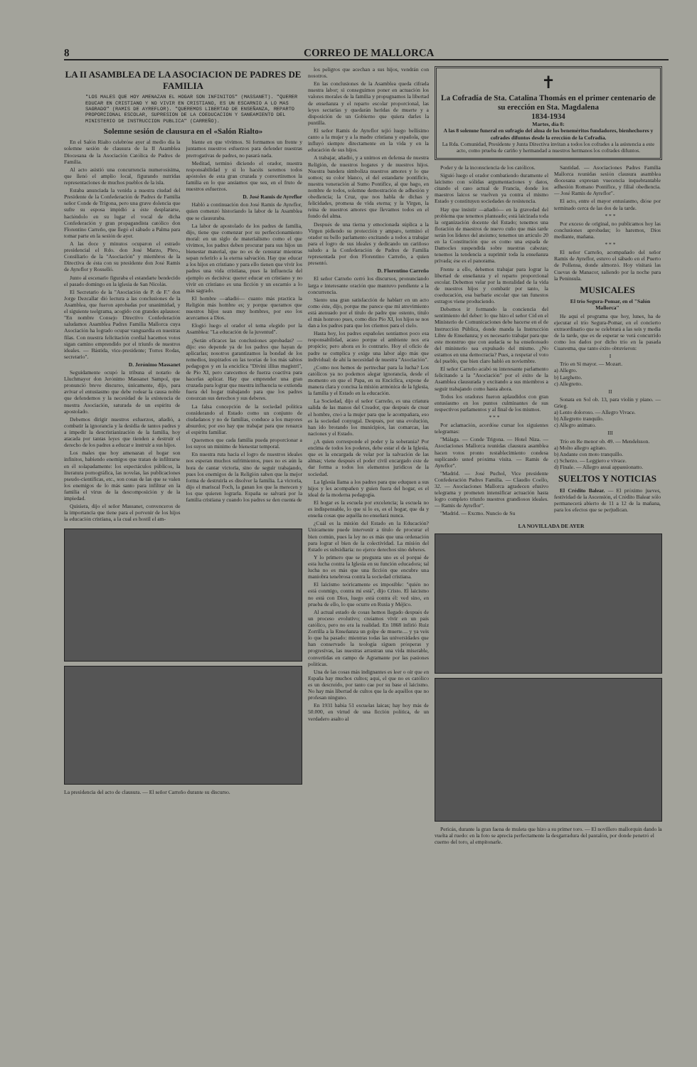8 CORREO DE MALLORCA
LA II ASAMBLEA DE LA ASOCIACION DE PADRES DE FAMILIA
"LOS MALES QUE HOY AMENAZAN EL HOGAR SON INFINITOS" (MASSANET). "QUERER EDUCAR EN CRISTIANO Y NO VIVIR EN CRISTIANO, ES UN ESCARNIO A LO MAS SAGRADO" (RAMIS DE AYREFLOR). "QUEREMOS LIBERTAD DE ENSEÑANZA, REPARTO PROPORCIONAL ESCOLAR, SUPRESION DE LA COEDUCACION Y SANEAMIENTO DEL MINISTERIO DE INSTRUCCION PUBLICA" (CARREÑO).
Solemne sesión de clausura en el «Salón Rialto»
En el Salón Rialto celebróse ayer al medio día la solemne sesión de clausura de la II Asamblea Diocesana de la Asociación Católica de Padres de Familia.
Al acto asistió una concurrencia numerosísima, que llenó el amplio local, figurando nutridas representaciones de muchos pueblos de la isla.
Estaba anunciada la venida a nuestra ciudad del Presidente de la Confederación de Padres de Familia señor Conde de Trigona, pero una grave dolencia que sufre su esposa impidió a éste desplazarse, haciéndolo en su lugar el vocal de dicha Confederación y gran propagandista católico don Florentino Carreño, que llegó el sábado a Palma para tomar parte en la sesión de ayer.
A las doce y minutos ocuparon el estrado presidencial el Rdo. don José Marzo, Pbro., Consiliario de la "Asociación" y miembros de la Directiva de ésta con su presidente don José Ramis de Ayreflor y Rosselló.
Junto al escenario figuraba el estandarte bendecido el pasado domingo en la iglesia de San Nicolás.
El Secretario de la "Asociación de P. de F." don Jorge Dezcallar dió lectura a las conclusiones de la Asamblea, que fueron aprobadas por unanimidad, y el siguiente teelgrama, acogido con grandes aplausos: "En nombre Consejo Directivo Confederación saludamos Asamblea Padres Familia Mallorca cuya Asociación ha logrado ocupar vanguardia en nuestras filas. Con nuestra felicitación cordial hacemos votos sigan camino emprendido por el triunfo de nuestros ideales. — Bástida, vice-presidente; Torres Rodas, secretario".
D. Jerónimo Massanet
Seguidamente ocupó la tribuna el notario de Lluchmayor don Jerónimo Massanet Sampol, que pronunció breve discurso, únicamente, dijo, para avivar el entusiasmo que debe rodear la causa noble que defendemos y la necesidad de la existencia de nuestra Asociación, saturada de un espíritu de apostolado.
Debemos dirigir nuestros esfuerzos, añadió, a combatir la ignorancia y la desidia de tantos padres y a impedir la descristianización de la familia, hoy atacada por tantas leyes que tienden a destruir el derecho de los padres a educar e instruir a sus hijos.
Los males que hoy amenazan el hogar son infinitos, habiendo enemigos que tratan de infiltrarse en él solapadamente: los espectáculos públicos, la literatura pornográfica, las novelas, las publicaciones pseudo-científicas, etc., son cosas de las que se valen los enemigos de lo más santo para infiltrar en la familia el virus de la descomposición y de la impiedad.
Quisiera, dijo el señor Massanet, convenceros de la importancia que tiene para el porvenir de los hijos la educación cristiana, a la cual es hostil el am-
biente en que vivimos. Si formamos un frente y juntamos nuestros esfuerzos para defender nuestras prerrogativas de padres, no pasará nada.
Meditad, terminó diciendo el orador, nuestra responsabilidad y si lo hacéis seremos todos apóstoles de esta gran cruzada y convertiremos la familia en lo que ansiamos que sea, en el fruto de nuestros esfuerzos.
D. José Ramis de Ayreflor
Habló a continuación don José Ramis de Ayreflor, quien comenzó historiando la labor de la Asamblea que se clausuraba.
La labor de apostolado de los padres de familia, dijo, tiene que comenzar por su perfeccionamiento moral: en un siglo de materialismo como el que vivimos, los padres deben procurar para sus hijos un bienestar material, que no es de censurar mientras sepan referirlo a la eterna salvación. Hay que educar a los hijos en cristiano y para ello tienen que vivir los padres una vida cristiana, pues la influencia del ejemplo es decisiva: querer educar en cristiano y no vivir en cristiano es una ficción y un escarnio a lo más sagrado.
El hombre —añadió— cuanto más practica la Religión más hombre es; y porque queramos que nuestros hijos sean muy hombres, por eso los acercamos a Dios.
Elogió luego el orador el tema elegido por la Asamblea: "La educación de la juventud".
¿Serán eficaces las conclusiones aprobadas? —dijo: eso depende ya de los padres que hayan de aplicarlas; nosotros garantizamos la bondad de los remedios, inspirados en las teorías de los más sabios pedagogos y en la encíclica "Divini illius magistri", de Pío XI, pero carecemos de fuerza coactiva para hacerlas aplicar. Hay que emprender una gran cruzada para lograr que nuestra influencia se extienda fuera del hogar trabajando para que los padres conozcan sus derechos y sus deberes.
La falsa concepción de la sociedad política considerando el Estado como un conjunto de ciudadanos y no de familias, conduce a los mayores absurdos; por eso hay que trabajar para que renazca el espíritu familiar.
Queremos que cada familia pueda proporcionar a los suyos un mínimo de bienestar temporal.
En nuestra ruta hacia el logro de nuestros ideales nos esperan muchos sufrimientos, pues no es aún la hora de cantar victoria, sino de seguir trabajando, pues los enemigos de la Religión saben que la mejor forma de destruirla es disolver la familia. La victoria, dijo el mariscal Foch, la ganan los que la merecen y los que quieren lograrla. España se salvará por la familia cristiana y cuando los padres se den cuenta de
La presidencia del acto de clausura. — El señor Carreño durante su discurso.
los peligros que acechan a sus hijos, vendrán con nosotros.
En las conclusiones de la Asamblea queda cifrada nuestra labor; si conseguimos poner en actuación los valores morales de la familia y propugnamos la libertad de enseñanza y el reparto escolar proporcional, las leyes sectarias y quedarán heridas de muerte y a disposición de un Gobierno que quiera darles la puntilla.
El señor Ramis de Ayreflor tejió luego bellísimo canto a la mujer y a la madre cristiana y española, que influyó siempre directamente en la vida y en la educación de sus hijos.
A trabajar, añadió, y a unirnos en defensa de nuestra Religión, de nuestros hogares y de nuestros hijos. Nuestra bandera simboliza nuestros amores y lo que somos; su color blanco, el del estandarte pontificio, nuestra veneración al Sumo Pontífice, al que hago, en nombre de todos, solemne demostración de adhesión y obediencia; la Cruz, que nos habla de dichas y felicidades, promesa de vida eterna; y la Virgen, la reina de nuestros amores que llevamos todos en el fondo del alma.
Después de una tierna y emocionada súplica a la Virgen pidiendo su protección y amparo, terminó el orador su bello parlamento excitando a todos a trabajar para el logro de sus ideales y dedicando un cariñoso saludo a la Confederación de Padres de Familia representada por don Florentino Carreño, a quien presentó.
D. Florentino Carreño
El señor Carreño cerró los discursos, pronunciando larga e interesante oración que mantuvo pendiente a la concurrencia.
Siento una gran satisfacción de hablarr en un acto como éste, dijo, porque me parece que mi atrevimiento está atenuado por el título de padre que ostento, título el más honroso pues, como dice Pío XI, los hijos se nos dan a los padres para que los criemos para el cielo.
Hasta hoy, los padres españoles sentíamos poco esa responsabilidad, acaso porque el ambiente nos era propicio; pero ahora es lo contrario. Hoy el oficio de padre se complica y exige una labor algo más que individual: de ahí la necesidad de nuestra "Asociación".
¿Como nos hemos de pertrechar para la lucha? Los católicos ya no podemos alegar ignorancia, desde el momento en que el Papa, en su Encíclica, expone de manera clara y concisa la misión armónica de la Iglesia, la familia y el Estado en la educación.
La Sociedad, dijo el señor Carreño, es una criatura salida de las manos del Creador, que después de crear el hombre, creó a la mujer para que le acompañara, eso es la sociedad conyugal. Después, por una evolución, han ido brotando los municipios, las comarcas, las naciones y el Estado.
¿A quien corresponde el poder y la soberanía? Por encima de todos los poderes, debe estar el de la Iglesia, que es la encargada de velar por la salvación de las almas; viene después el poder civil encargado éste de dar forma a todos los elementos jurídicos de la sociedad.
La Iglesia llama a los padres para que eduquen a sus hijos y les acompañen y guíen fuera del hogar, es el ideal de la moderna pedagogía.
El hogar es la escuela por excelencia; la escuela no es indispensable, lo que sí lo es, es el hogar, que da y enseña cosas que aquélla no enseñará nunca.
¿Cuál es la misión del Estado en la Educación? Unicamente puede intervenir a título de procurar el bien común, pues la ley no es más que una ordenación para lograr el bien de la colectividad. La misión del Estado es subsidiaria: no ejerce derechos sino deberes.
Y lo primero que se pregunta uno es el porqué de esta lucha contra la Iglesia en su función educadora; tal lucha no es más que una ficción que encubre una maniobra tenebrosa contra la sociedad cristiana.
El laicismo teóricamente es imposible: "quién no está conmigo, contra mí está", dijo Cristo. El laicismo no está con Dios, luego está contra él: ved sino, en prueba de ello, lo que ocurre en Rusia y Méjico.
Al actual estado de cosas hemos llegado después de un proceso evolutivo; creíamos vivir en un país católico, pero no era la realidad. En 1868 infirió Ruiz Zorrilla a la Enseñanza un golpe de muerte.... y ya veis lo que ha pasado: mientras todas las universidades que han conservado la teología siguen prósperas y progresivas, las nuestras arrastran una vida miserable, convertidas en campo de Agramante por las pasiones políticas.
Una de las cosas más indignantes es leer o oir que en España hay muchos cultos; aquí, el que no es católico es un descreído, por tanto cae por su base el laicismo. No hay más libertad de cultos que la de aquéllos que no profesan ninguno.
En 1931 había 51 escuelas laicas; hay hoy más de 50.000, en virtud de una ficción política, de un verdadero asalto al
✝
La Cofradía de Sta. Catalina Thomás en el primer centenario de su erección en Sta. Magdalena
1834-1934
Martes, día 8:
A las 8 solemne funeral en sufragio del alma de los beneméritos fundadores, bienhechores y cofrades difuntos desde la erección de la Cofradía.
La Rda. Comunidad, Presidente y Junta Directiva invitan a todos los cofrades a la asistencia a este acto, como prueba de cariño y hermandad a nuestros hermanos los cofrades difuntos.
Poder y de la inconsciencia de los católicos.
Siguió luego el orador combatiendo duramente el laicismo con sólidas argumentaciones y datos, citando el caso actual de Francia, donde los maestros laicos se vuelven ya contra el mismo Estado y constituyen sociedades de resistencia.
Hay que insistir —añadió— en la gravedad del problema que tenemos planteado; está laicizada toda la organización docente del Estado; tenemos una floración de maestros de nuevo cuño que más tarde serán los líderes del ateísmo; tenemos un artículo 20 en la Constitución que es como una espada de Damocles suspendida sobre nuestras cabezas; tenemos la tendencia a suprimir toda la enseñanza privada; ése es el panorama.
Frente a ello, debemos trabajar para lograr la libertad de enseñanza y el reparto proporcional escolar. Debemos velar por la moralidad de la vida de nuestros hijos y combatir por tanto, la coeducación, esa barbarie escolar que tan funestos estragos viene produciendo.
Debemos ir formando la conciencia del sentimiento del deber: lo que hizo el señor Cid en el Ministerio de Comunicaciones debe hacerse en el de Instrucción Pública, donde manda la Instrucción Libre de Enseñanza; y es necesario trabajar para que este monstruo que con audacia se ha enseñoreado del ministerio sea expulsado del mismo. ¿No estamos en una democracia? Pues, a respetar el voto del pueblo, que bien claro habló en noviembre.
El señor Carreño acabó su interesante parlamento felicitando a la "Asociación" por el éxito de la Asamblea clausurada y excitando a sus miembros a seguir trabajando como hasta ahora.
Todos los oradores fueron aplaudidos con gran entusiasmo en los puntos culminantes de sus respectivos parlamentos y al final de los mismos.
* * *
Por aclamación, acordóse cursar los siguientes telegramas:
"Málaga. — Conde Trigona. — Hotel Niza. — Asociaciones Mallorca reunidas clausura asamblea hacen votos pronto restablecimiento condesa suplicando usted próxima visita. — Ramis de Ayreflor".
"Madrid. — José Puchol, Vice presidente Confederación Padres Familia. — Claudio Coello, 32. — Asociaciones Mallorca agradecen efusivo telegrama y prometen intensificar actuación hasta logro completo triunfo nuestros grandiosos ideales. — Ramis de Ayreflor".
"Madrid. — Excmo. Nuncio de Su
Santidad. — Asociaciones Padres Familia Mallorca reunidas sesión clausura asamblea diocesana expresan vuecencia inquebrantable adhesión Romano Pontífice, y filial obediencia. — José Ramis de Ayreflor".
El acto, entre el mayor entusiasmo, dióse por terminado cerca de las dos de la tarde.
* * *
Por exceso de original, no publicamos hoy las conclusiones aprobadas; lo haremos, Dios mediante, mañana.
* * *
El señor Carreño, acompañado del señor Ramis de Ayreflor, estuvo el sábado en el Puerto de Pollensa, donde almorzó. Hoy visitará las Cuevas de Manacor, saliendo por la noche para la Península.
MUSICALES
El trío Segura-Pomar, en el "Salón Mallorca"
He aquí el programa que hoy, lunes, ha de ejecutar el trío Segura-Pomar, en el concierto extraordinario que se celebrará a las seis y media de la tarde, que es de esperar se verá concurrido como los dados por dicho trío en la pasada Cuaresma, que tanto éxito obtuvieron:
I
Trío en Si mayor. — Mozart.
a) Allegro.
b) Larghetto.
c) Allegretto.
II
Sonata en Sol ob. 13, para violín y piano. — Grieg.
a) Lento doloroso. — Allegro Vivace.
b) Allegretto tranquilo.
c) Allegro animato.
III
Trío en Re menor ob. 49. — Mendelsson.
a) Molto allegro agitato.
b) Andante con moto tranquillo.
c) Scherzo. — Leggiero e vivace.
d) Finale. — Allegro assai appassionatto.
SUELTOS Y NOTICIAS
El Crédito Balear. — El próximo jueves, festividad de la Ascensión, el Crédito Balear sólo permanecerá abierto de 11 a 12 de la mañana, para los efectos que se perjudican.
LA NOVILLADA DE AYER
Pericás, durante la gran faena de muleta que hizo a su primer toro. — El novillero mallorquín dando la vuelta al ruedo: en la foto se aprecia perfectamente la desgarradura del pantalón, por donde penetró el cuerno del toro, al empitonarle.